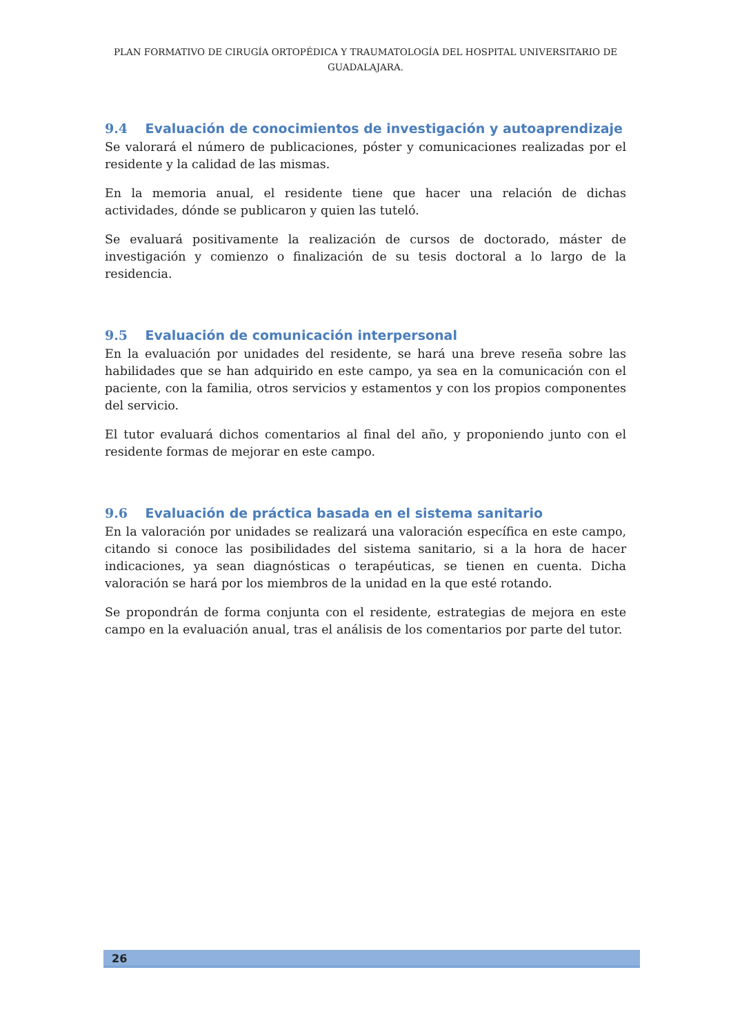PLAN FORMATIVO DE CIRUGÍA ORTOPÉDICA Y TRAUMATOLOGÍA DEL HOSPITAL UNIVERSITARIO DE GUADALAJARA.
9.4 Evaluación de conocimientos de investigación y autoaprendizaje
Se valorará el número de publicaciones, póster y comunicaciones realizadas por el residente y la calidad de las mismas.
En la memoria anual, el residente tiene que hacer una relación de dichas actividades, dónde se publicaron y quien las tuteló.
Se evaluará positivamente la realización de cursos de doctorado, máster de investigación y comienzo o finalización de su tesis doctoral a lo largo de la residencia.
9.5 Evaluación de comunicación interpersonal
En la evaluación por unidades del residente, se hará una breve reseña sobre las habilidades que se han adquirido en este campo, ya sea en la comunicación con el paciente, con la familia, otros servicios y estamentos y con los propios componentes del servicio.
El tutor evaluará dichos comentarios al final del año, y proponiendo junto con el residente formas de mejorar en este campo.
9.6 Evaluación de práctica basada en el sistema sanitario
En la valoración por unidades se realizará una valoración específica en este campo, citando si conoce las posibilidades del sistema sanitario, si a la hora de hacer indicaciones, ya sean diagnósticas o terapéuticas, se tienen en cuenta. Dicha valoración se hará por los miembros de la unidad en la que esté rotando.
Se propondrán de forma conjunta con el residente, estrategias de mejora en este campo en la evaluación anual, tras el análisis de los comentarios por parte del tutor.
26